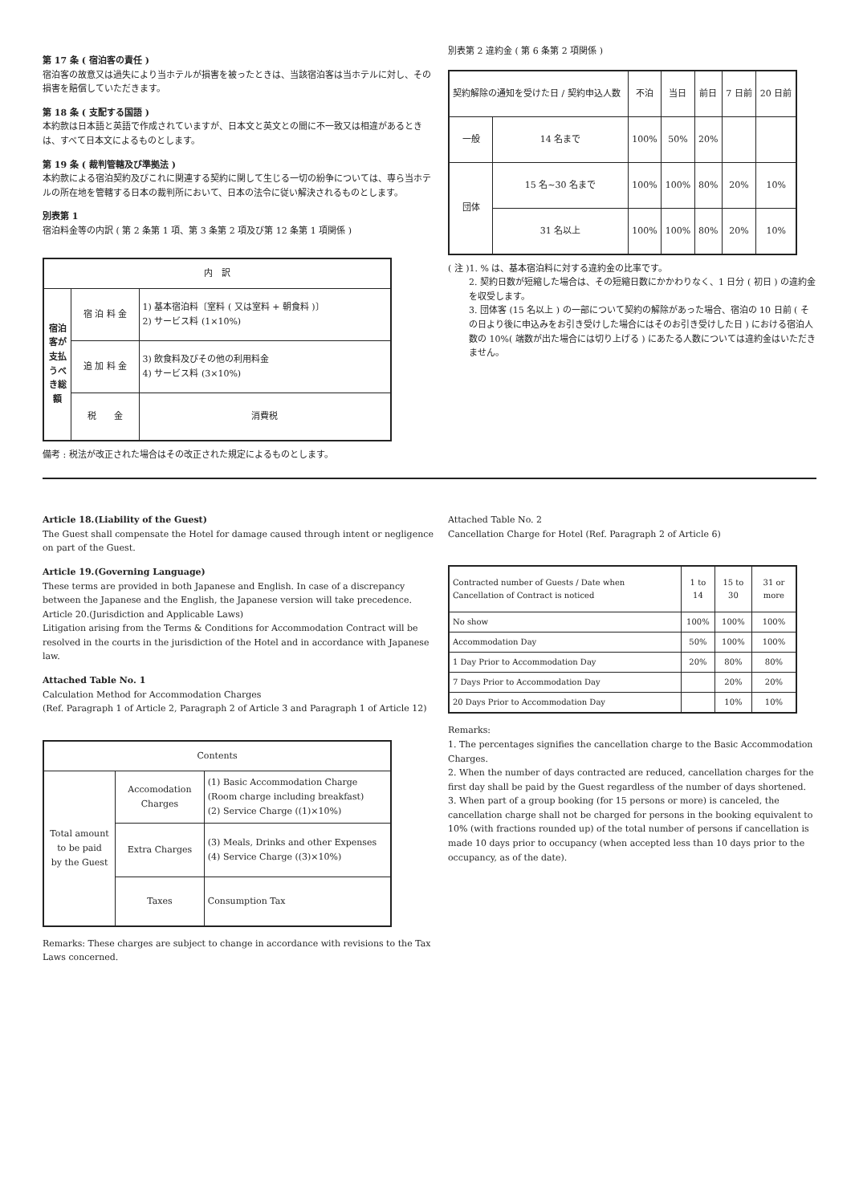第 17 条 ( 宿泊客の責任 )
宿泊客の故意又は過失により当ホテルが損害を被ったときは、当該宿泊客は当ホテルに対し、その損害を賠償していただきます。
第 18 条 ( 支配する国語 )
本約款は日本語と英語で作成されていますが、日本文と英文との間に不一致又は相違があるときは、すべて日本文によるものとします。
第 19 条 ( 裁判管轄及び準拠法 )
本約款による宿泊契約及びこれに関連する契約に関して生じる一切の紛争については、専ら当ホテルの所在地を管轄する日本の裁判所において、日本の法令に従い解決されるものとします。
別表第 1
宿泊料金等の内訳 ( 第 2 条第 1 項、第 3 条第 2 項及び第 12 条第 1 項関係 )
| 内 訳 | | |
| --- | --- | --- |
| 宿泊客が支払うべき総額 | 宿 泊 料 金 | 1) 基本宿泊料〔室料 ( 又は室料 + 朝食料 )〕 2) サービス料 (1×10%) |
| | 追 加 料 金 | 3) 飲食料及びその他の利用料金 4) サービス料 (3×10%) |
| | 税 金 | 消費税 |
備考 : 税法が改正された場合はその改正された規定によるものとします。
別表第 2 違約金 ( 第 6 条第 2 項関係 )
| 契約解除の通知を受けた日 / 契約申込人数 | | 不泊 | 当日 | 前日 | 7 日前 | 20 日前 |
| --- | --- | --- | --- | --- | --- | --- |
| 一般 | 14 名まで | 100% | 50% | 20% | | |
| 団体 | 15 名~30 名まで | 100% | 100% | 80% | 20% | 10% |
| | 31 名以上 | 100% | 100% | 80% | 20% | 10% |
( 注 )1. % は、基本宿泊料に対する違約金の比率です。
2. 契約日数が短縮した場合は、その短縮日数にかかわりなく、1 日分 ( 初日 ) の違約金を収受します。
3. 団体客 (15 名以上 ) の一部について契約の解除があった場合、宿泊の 10 日前 ( その日より後に申込みをお引き受けした場合にはそのお引き受けした日 ) における宿泊人数の 10%( 端数が出た場合には切り上げる ) にあたる人数については違約金はいただきません。
Article 18.(Liability of the Guest)
The Guest shall compensate the Hotel for damage caused through intent or negligence on part of the Guest.
Article 19.(Governing Language)
These terms are provided in both Japanese and English. In case of a discrepancy between the Japanese and the English, the Japanese version will take precedence.
Article 20.(Jurisdiction and Applicable Laws)
Litigation arising from the Terms & Conditions for Accommodation Contract will be resolved in the courts in the jurisdiction of the Hotel and in accordance with Japanese law.
Attached Table No. 1
Calculation Method for Accommodation Charges
(Ref. Paragraph 1 of Article 2, Paragraph 2 of Article 3 and Paragraph 1 of Article 12)
| Contents | | |
| --- | --- | --- |
| Total amount to be paid by the Guest | Accomodation Charges | (1) Basic Accommodation Charge (Room charge including breakfast) (2) Service Charge ((1)×10%) |
| | Extra Charges | (3) Meals, Drinks and other Expenses (4) Service Charge ((3)×10%) |
| | Taxes | Consumption Tax |
Remarks: These charges are subject to change in accordance with revisions to the Tax Laws concerned.
Attached Table No. 2
Cancellation Charge for Hotel (Ref. Paragraph 2 of Article 6)
| Contracted number of Guests / Date when Cancellation of Contract is noticed | 1 to 14 | 15 to 30 | 31 or more |
| --- | --- | --- | --- |
| No show | 100% | 100% | 100% |
| Accommodation Day | 50% | 100% | 100% |
| 1 Day Prior to Accommodation Day | 20% | 80% | 80% |
| 7 Days Prior to Accommodation Day | | 20% | 20% |
| 20 Days Prior to Accommodation Day | | 10% | 10% |
Remarks:
1. The percentages signifies the cancellation charge to the Basic Accommodation Charges.
2. When the number of days contracted are reduced, cancellation charges for the first day shall be paid by the Guest regardless of the number of days shortened.
3. When part of a group booking (for 15 persons or more) is canceled, the cancellation charge shall not be charged for persons in the booking equivalent to 10% (with fractions rounded up) of the total number of persons if cancellation is made 10 days prior to occupancy (when accepted less than 10 days prior to the occupancy, as of the date).